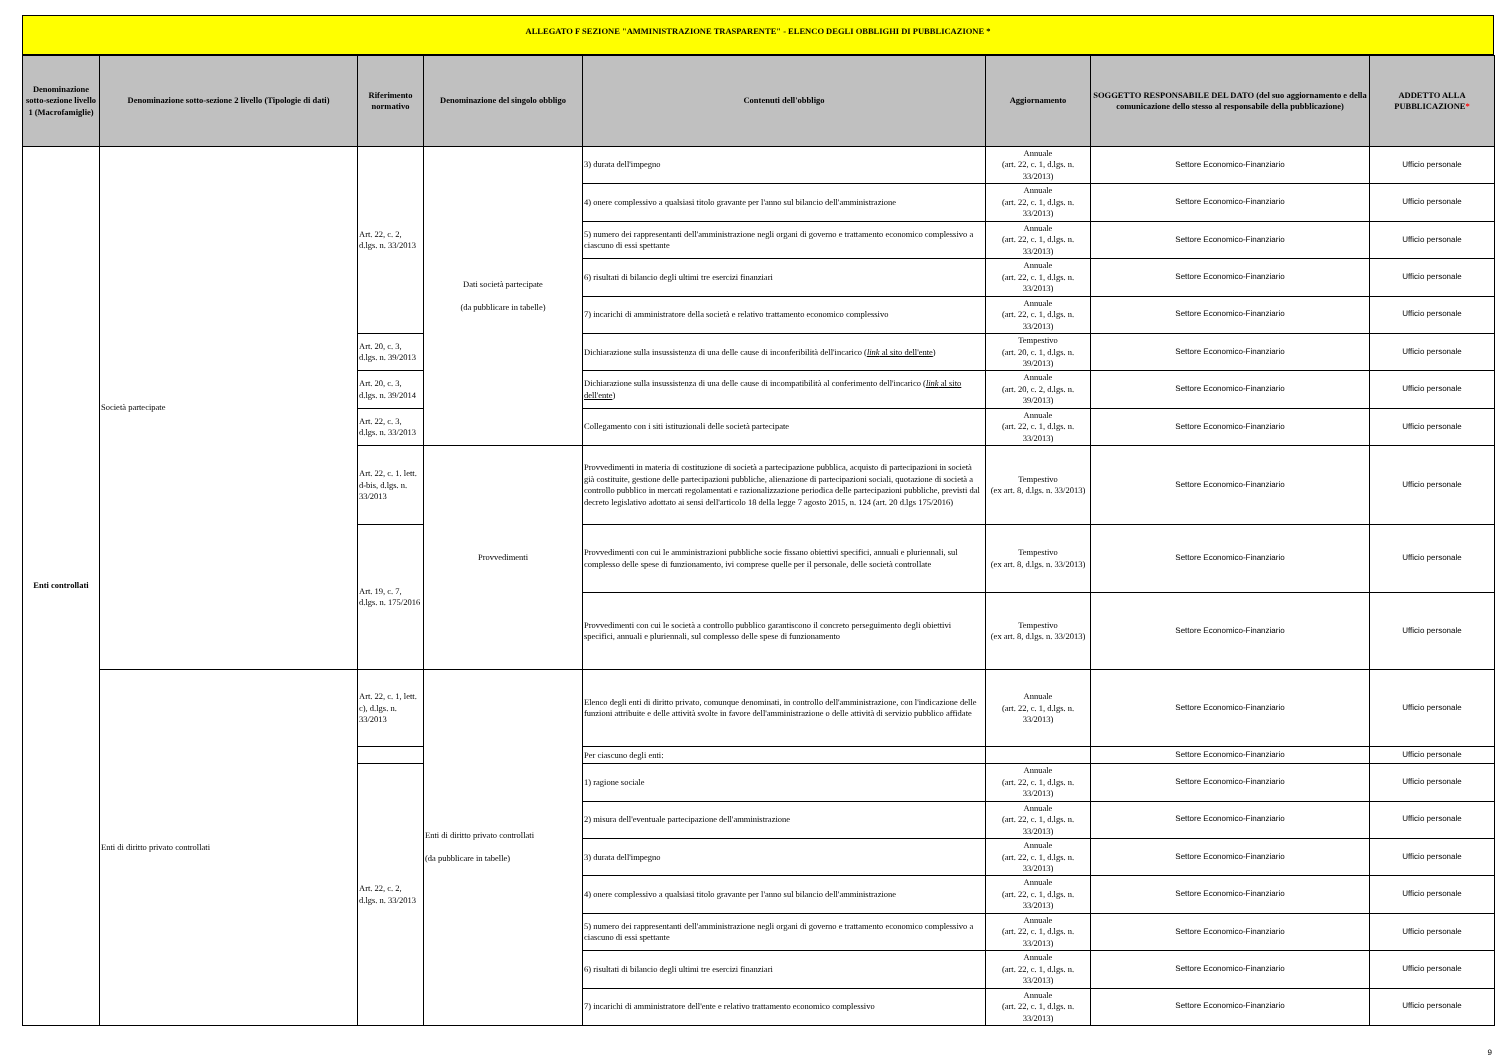ALLEGATO F SEZIONE "AMMINISTRAZIONE TRASPARENTE" - ELENCO DEGLI OBBLIGHI DI PUBBLICAZIONE *
| Denominazione sotto-sezione livello 1 (Macrofamiglie) | Denominazione sotto-sezione 2 livello (Tipologie di dati) | Riferimento normativo | Denominazione del singolo obbligo | Contenuti dell'obbligo | Aggiornamento | SOGGETTO RESPONSABILE DEL DATO (del suo aggiornamento e della comunicazione dello stesso al responsabile della pubblicazione) | ADDETTO ALLA PUBBLICAZIONE * |
| --- | --- | --- | --- | --- | --- | --- | --- |
| Enti controllati | Società partecipate | Art. 22, c. 2, d.lgs. n. 33/2013 | Dati società partecipate (da pubblicare in tabelle) | 3) durata dell'impegno | Annuale (art. 22, c. 1, d.lgs. n. 33/2013) | Settore Economico-Finanziario | Ufficio personale |
| | | | | 4) onere complessivo a qualsiasi titolo gravante per l'anno sul bilancio dell'amministrazione | Annuale (art. 22, c. 1, d.lgs. n. 33/2013) | Settore Economico-Finanziario | Ufficio personale |
| | | | | 5) numero dei rappresentanti dell'amministrazione negli organi di governo e trattamento economico complessivo a ciascuno di essi spettante | Annuale (art. 22, c. 1, d.lgs. n. 33/2013) | Settore Economico-Finanziario | Ufficio personale |
| | | | | 6) risultati di bilancio degli ultimi tre esercizi finanziari | Annuale (art. 22, c. 1, d.lgs. n. 33/2013) | Settore Economico-Finanziario | Ufficio personale |
| | | | | 7) incarichi di amministratore della società e relativo trattamento economico complessivo | Annuale (art. 22, c. 1, d.lgs. n. 33/2013) | Settore Economico-Finanziario | Ufficio personale |
| | | Art. 20, c. 3, d.lgs. n. 39/2013 | | Dichiarazione sulla insussistenza di una delle cause di inconferibilità dell'incarico ( link al sito dell'ente ) | Tempestivo (art. 20, c. 1, d.lgs. n. 39/2013) | Settore Economico-Finanziario | Ufficio personale |
| | | Art. 20, c. 3, d.lgs. n. 39/2014 | | Dichiarazione sulla insussistenza di una delle cause di incompatibilità al conferimento dell'incarico ( link al sito dell'ente ) | Annuale (art. 20, c. 2, d.lgs. n. 39/2013) | Settore Economico-Finanziario | Ufficio personale |
| | | Art. 22, c. 3, d.lgs. n. 33/2013 | | Collegamento con i siti istituzionali delle società partecipate | Annuale (art. 22, c. 1, d.lgs. n. 33/2013) | Settore Economico-Finanziario | Ufficio personale |
| | | Art. 22, c. 1. lett. d-bis, d.lgs. n. 33/2013 | Provvedimenti | Provvedimenti in materia di costituzione di società a partecipazione pubblica, acquisto di partecipazioni in società già costituite, gestione delle partecipazioni pubbliche, alienazione di partecipazioni sociali, quotazione di società a controllo pubblico in mercati regolamentati e razionalizzazione periodica delle partecipazioni pubbliche, previsti dal decreto legislativo adottato ai sensi dell'articolo 18 della legge 7 agosto 2015, n. 124 (art. 20 d.lgs 175/2016) | Tempestivo (ex art. 8, d.lgs. n. 33/2013) | Settore Economico-Finanziario | Ufficio personale |
| | | Art. 19, c. 7, d.lgs. n. 175/2016 | | Provvedimenti con cui le amministrazioni pubbliche socie fissano obiettivi specifici, annuali e pluriennali, sul complesso delle spese di funzionamento, ivi comprese quelle per il personale, delle società controllate | Tempestivo (ex art. 8, d.lgs. n. 33/2013) | Settore Economico-Finanziario | Ufficio personale |
| | | | | Provvedimenti con cui le società a controllo pubblico garantiscono il concreto perseguimento degli obiettivi specifici, annuali e pluriennali, sul complesso delle spese di funzionamento | Tempestivo (ex art. 8, d.lgs. n. 33/2013) | Settore Economico-Finanziario | Ufficio personale |
| | Enti di diritto privato controllati | Art. 22, c. 1, lett. c), d.lgs. n. 33/2013 | Enti di diritto privato controllati (da pubblicare in tabelle) | Elenco degli enti di diritto privato, comunque denominati, in controllo dell'amministrazione, con l'indicazione delle funzioni attribuite e delle attività svolte in favore dell'amministrazione o delle attività di servizio pubblico affidate | Annuale (art. 22, c. 1, d.lgs. n. 33/2013) | Settore Economico-Finanziario | Ufficio personale |
| | | | | Per ciascuno degli enti: | | Settore Economico-Finanziario | Ufficio personale |
| | | Art. 22, c. 2, d.lgs. n. 33/2013 | | 1) ragione sociale | Annuale (art. 22, c. 1, d.lgs. n. 33/2013) | Settore Economico-Finanziario | Ufficio personale |
| | | | | 2) misura dell'eventuale partecipazione dell'amministrazione | Annuale (art. 22, c. 1, d.lgs. n. 33/2013) | Settore Economico-Finanziario | Ufficio personale |
| | | | | 3) durata dell'impegno | Annuale (art. 22, c. 1, d.lgs. n. 33/2013) | Settore Economico-Finanziario | Ufficio personale |
| | | | | 4) onere complessivo a qualsiasi titolo gravante per l'anno sul bilancio dell'amministrazione | Annuale (art. 22, c. 1, d.lgs. n. 33/2013) | Settore Economico-Finanziario | Ufficio personale |
| | | | | 5) numero dei rappresentanti dell'amministrazione negli organi di governo e trattamento economico complessivo a ciascuno di essi spettante | Annuale (art. 22, c. 1, d.lgs. n. 33/2013) | Settore Economico-Finanziario | Ufficio personale |
| | | | | 6) risultati di bilancio degli ultimi tre esercizi finanziari | Annuale (art. 22, c. 1, d.lgs. n. 33/2013) | Settore Economico-Finanziario | Ufficio personale |
| | | | | 7) incarichi di amministratore dell'ente e relativo trattamento economico complessivo | Annuale (art. 22, c. 1, d.lgs. n. 33/2013) | Settore Economico-Finanziario | Ufficio personale |
9